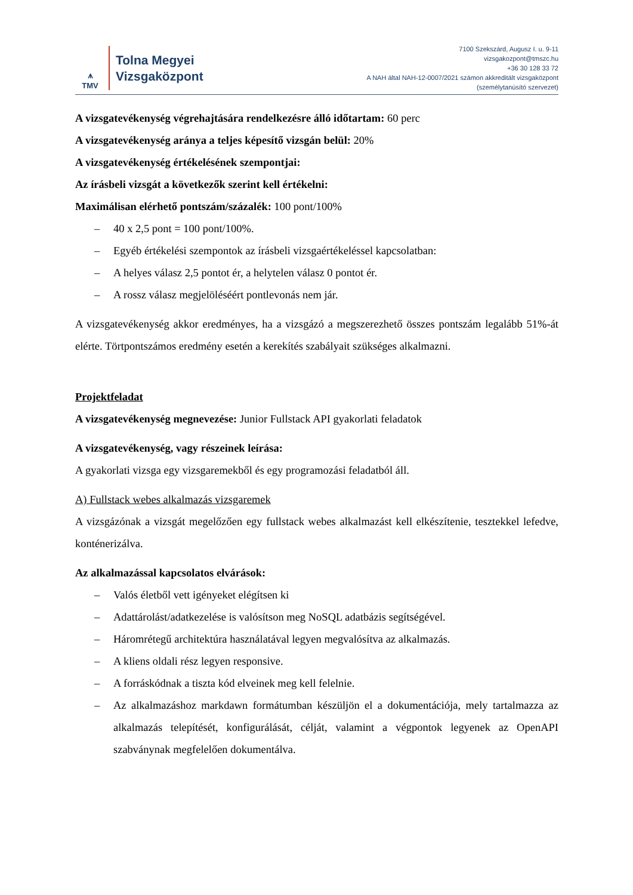⩚
TMV
Tolna Megyei
Vizsgaközpont
7100 Szekszárd, Augusz I. u. 9-11
vizsgakozpont@tmszc.hu
+36 30 128 33 72
A NAH által NAH-12-0007/2021 számon akkreditált vizsgaközpont
(személytanúsító szervezet)
A vizsgatevékenység végrehajtására rendelkezésre álló időtartam: 60 perc
A vizsgatevékenység aránya a teljes képesítő vizsgán belül: 20%
A vizsgatevékenység értékelésének szempontjai:
Az írásbeli vizsgát a következők szerint kell értékelni:
Maximálisan elérhető pontszám/százalék: 100 pont/100%
– 40 x 2,5 pont = 100 pont/100%.
– Egyéb értékelési szempontok az írásbeli vizsgaértékeléssel kapcsolatban:
– A helyes válasz 2,5 pontot ér, a helytelen válasz 0 pontot ér.
– A rossz válasz megjelöléséért pontlevonás nem jár.
A vizsgatevékenység akkor eredményes, ha a vizsgázó a megszerezhető összes pontszám legalább 51%-át elérte. Törtpontszámos eredmény esetén a kerekítés szabályait szükséges alkalmazni.
Projektfeladat
A vizsgatevékenység megnevezése: Junior Fullstack API gyakorlati feladatok
A vizsgatevékenység, vagy részeinek leírása:
A gyakorlati vizsga egy vizsgaremekből és egy programozási feladatból áll.
A) Fullstack webes alkalmazás vizsgaremek
A vizsgázónak a vizsgát megelőzően egy fullstack webes alkalmazást kell elkészítenie, tesztekkel lefedve, konténerizálva.
Az alkalmazással kapcsolatos elvárások:
– Valós életből vett igényeket elégítsen ki
– Adattárolást/adatkezelése is valósítson meg NoSQL adatbázis segítségével.
– Háromrétegű architektúra használatával legyen megvalósítva az alkalmazás.
– A kliens oldali rész legyen responsive.
– A forráskódnak a tiszta kód elveinek meg kell felelnie.
– Az alkalmazáshoz markdawn formátumban készüljön el a dokumentációja, mely tartalmazza az alkalmazás telepítését, konfigurálását, célját, valamint a végpontok legyenek az OpenAPI szabványnak megfelelően dokumentálva.